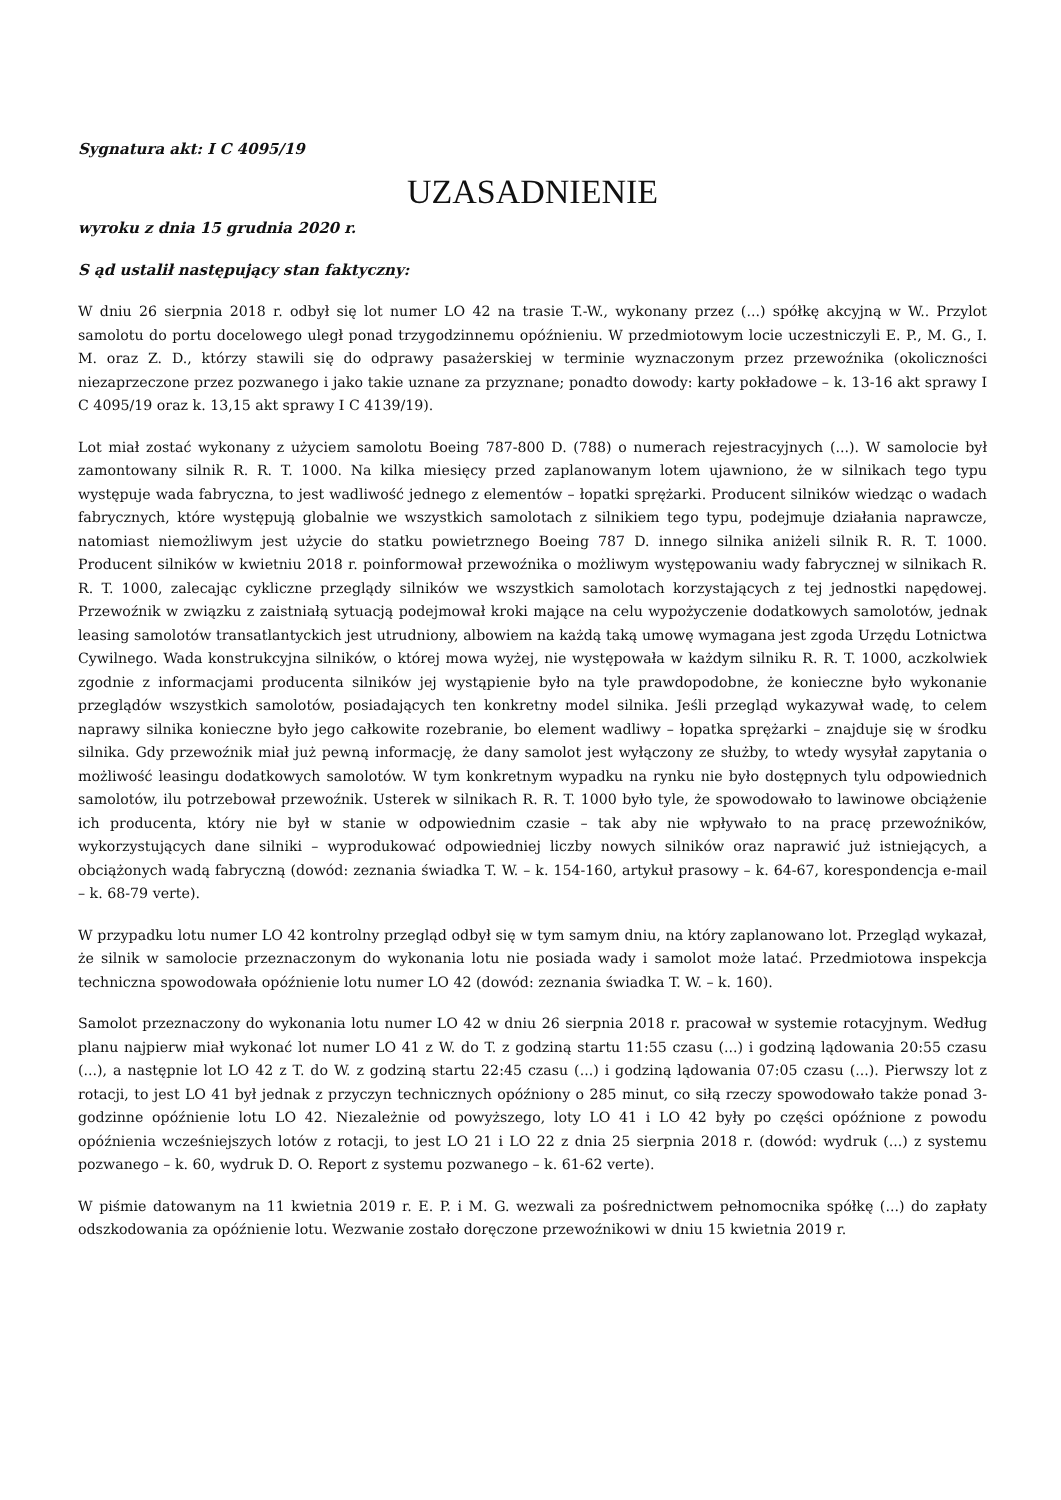Sygnatura akt: I C 4095/19
UZASADNIENIE
wyroku z dnia 15 grudnia 2020 r.
S ąd ustalił następujący stan faktyczny:
W dniu 26 sierpnia 2018 r. odbył się lot numer LO 42 na trasie T.-W., wykonany przez (...) spółkę akcyjną w W.. Przylot samolotu do portu docelowego uległ ponad trzygodzinnemu opóźnieniu. W przedmiotowym locie uczestniczyli E. P., M. G., I. M. oraz Z. D., którzy stawili się do odprawy pasażerskiej w terminie wyznaczonym przez przewoźnika (okoliczności niezaprzeczone przez pozwanego i jako takie uznane za przyznane; ponadto dowody: karty pokładowe – k. 13-16 akt sprawy I C 4095/19 oraz k. 13,15 akt sprawy I C 4139/19).
Lot miał zostać wykonany z użyciem samolotu Boeing 787-800 D. (788) o numerach rejestracyjnych (...). W samolocie był zamontowany silnik R. R. T. 1000. Na kilka miesięcy przed zaplanowanym lotem ujawniono, że w silnikach tego typu występuje wada fabryczna, to jest wadliwość jednego z elementów – łopatki sprężarki. Producent silników wiedząc o wadach fabrycznych, które występują globalnie we wszystkich samolotach z silnikiem tego typu, podejmuje działania naprawcze, natomiast niemożliwym jest użycie do statku powietrznego Boeing 787 D. innego silnika aniżeli silnik R. R. T. 1000. Producent silników w kwietniu 2018 r. poinformował przewoźnika o możliwym występowaniu wady fabrycznej w silnikach R. R. T. 1000, zalecając cykliczne przeglądy silników we wszystkich samolotach korzystających z tej jednostki napędowej. Przewoźnik w związku z zaistniałą sytuacją podejmował kroki mające na celu wypożyczenie dodatkowych samolotów, jednak leasing samolotów transatlantyckich jest utrudniony, albowiem na każdą taką umowę wymagana jest zgoda Urzędu Lotnictwa Cywilnego. Wada konstrukcyjna silników, o której mowa wyżej, nie występowała w każdym silniku R. R. T. 1000, aczkolwiek zgodnie z informacjami producenta silników jej wystąpienie było na tyle prawdopodobne, że konieczne było wykonanie przeglądów wszystkich samolotów, posiadających ten konkretny model silnika. Jeśli przegląd wykazywał wadę, to celem naprawy silnika konieczne było jego całkowite rozebranie, bo element wadliwy – łopatka sprężarki – znajduje się w środku silnika. Gdy przewoźnik miał już pewną informację, że dany samolot jest wyłączony ze służby, to wtedy wysyłał zapytania o możliwość leasingu dodatkowych samolotów. W tym konkretnym wypadku na rynku nie było dostępnych tylu odpowiednich samolotów, ilu potrzebował przewoźnik. Usterek w silnikach R. R. T. 1000 było tyle, że spowodowało to lawinowe obciążenie ich producenta, który nie był w stanie w odpowiednim czasie – tak aby nie wpływało to na pracę przewoźników, wykorzystujących dane silniki – wyprodukować odpowiedniej liczby nowych silników oraz naprawić już istniejących, a obciążonych wadą fabryczną (dowód: zeznania świadka T. W. – k. 154-160, artykuł prasowy – k. 64-67, korespondencja e-mail – k. 68-79 verte).
W przypadku lotu numer LO 42 kontrolny przegląd odbył się w tym samym dniu, na który zaplanowano lot. Przegląd wykazał, że silnik w samolocie przeznaczonym do wykonania lotu nie posiada wady i samolot może latać. Przedmiotowa inspekcja techniczna spowodowała opóźnienie lotu numer LO 42 (dowód: zeznania świadka T. W. – k. 160).
Samolot przeznaczony do wykonania lotu numer LO 42 w dniu 26 sierpnia 2018 r. pracował w systemie rotacyjnym. Według planu najpierw miał wykonać lot numer LO 41 z W. do T. z godziną startu 11:55 czasu (...) i godziną lądowania 20:55 czasu (...), a następnie lot LO 42 z T. do W. z godziną startu 22:45 czasu (...) i godziną lądowania 07:05 czasu (...). Pierwszy lot z rotacji, to jest LO 41 był jednak z przyczyn technicznych opóźniony o 285 minut, co siłą rzeczy spowodowało także ponad 3-godzinne opóźnienie lotu LO 42. Niezależnie od powyższego, loty LO 41 i LO 42 były po części opóźnione z powodu opóźnienia wcześniejszych lotów z rotacji, to jest LO 21 i LO 22 z dnia 25 sierpnia 2018 r. (dowód: wydruk (...) z systemu pozwanego – k. 60, wydruk D. O. Report z systemu pozwanego – k. 61-62 verte).
W piśmie datowanym na 11 kwietnia 2019 r. E. P. i M. G. wezwali za pośrednictwem pełnomocnika spółkę (...) do zapłaty odszkodowania za opóźnienie lotu. Wezwanie zostało doręczone przewoźnikowi w dniu 15 kwietnia 2019 r.